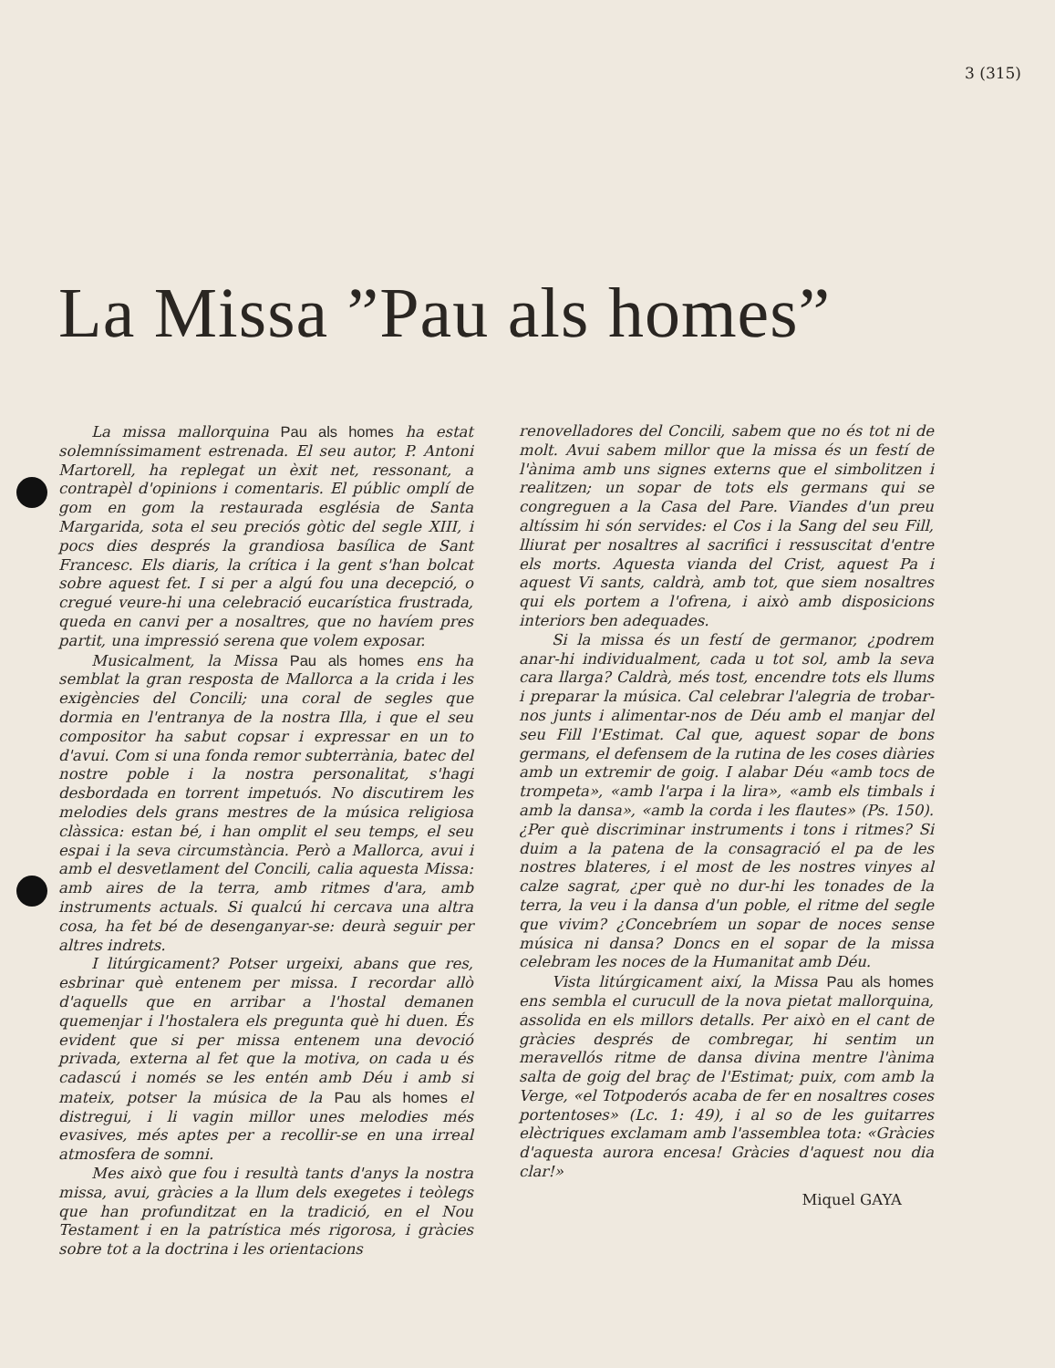3 (315)
La Missa ”Pau als homes”
La missa mallorquina Pau als homes ha estat solemníssimament estrenada. El seu autor, P. Antoni Martorell, ha replegat un èxit net, ressonant, a contrapèl d'opinions i comentaris. El públic omplí de gom en gom la restaurada església de Santa Margarida, sota el seu preciós gòtic del segle XIII, i pocs dies després la grandiosa basílica de Sant Francesc. Els diaris, la crítica i la gent s'han bolcat sobre aquest fet. I si per a algú fou una decepció, o cregué veure-hi una celebració eucarística frustrada, queda en canvi per a nosaltres, que no havíem pres partit, una impressió serena que volem exposar.
Musicalment, la Missa Pau als homes ens ha semblat la gran resposta de Mallorca a la crida i les exigències del Concili; una coral de segles que dormia en l'entranya de la nostra Illa, i que el seu compositor ha sabut copsar i expressar en un to d'avui. Com si una fonda remor subterrània, batec del nostre poble i la nostra personalitat, s'hagi desbordada en torrent impetuós. No discutirem les melodies dels grans mestres de la música religiosa clàssica: estan bé, i han omplit el seu temps, el seu espai i la seva circumstància. Però a Mallorca, avui i amb el desvetlament del Concili, calia aquesta Missa: amb aires de la terra, amb ritmes d'ara, amb instruments actuals. Si qualcú hi cercava una altra cosa, ha fet bé de desenganyar-se: deurà seguir per altres indrets.
I litúrgicament? Potser urgeixi, abans que res, esbrinar què entenem per missa. I recordar allò d'aquells que en arribar a l'hostal demanen quemenjar i l'hostalera els pregunta què hi duen. És evident que si per missa entenem una devoció privada, externa al fet que la motiva, on cada u és cadascú i només se les entén amb Déu i amb si mateix, potser la música de la Pau als homes el distregui, i li vagin millor unes melodies més evasives, més aptes per a recollir-se en una irreal atmosfera de somni.
Mes això que fou i resultà tants d'anys la nostra missa, avui, gràcies a la llum dels exegetes i teòlegs que han profunditzat en la tradició, en el Nou Testament i en la patrística més rigorosa, i gràcies sobre tot a la doctrina i les orientacions
renovelladores del Concili, sabem que no és tot ni de molt. Avui sabem millor que la missa és un festí de l'ànima amb uns signes externs que el simbolitzen i realitzen; un sopar de tots els germans qui se congreguen a la Casa del Pare. Viandes d'un preu altíssim hi són servides: el Cos i la Sang del seu Fill, lliurat per nosaltres al sacrifici i ressuscitat d'entre els morts. Aquesta vianda del Crist, aquest Pa i aquest Vi sants, caldrà, amb tot, que siem nosaltres qui els portem a l'ofrena, i això amb disposicions interiors ben adequades.
Si la missa és un festí de germanor, ¿podrem anar-hi individualment, cada u tot sol, amb la seva cara llarga? Caldrà, més tost, encendre tots els llums i preparar la música. Cal celebrar l'alegria de trobar-nos junts i alimentar-nos de Déu amb el manjar del seu Fill l'Estimat. Cal que, aquest sopar de bons germans, el defensem de la rutina de les coses diàries amb un extremir de goig. I alabar Déu «amb tocs de trompeta», «amb l'arpa i la lira», «amb els timbals i amb la dansa», «amb la corda i les flautes» (Ps. 150). ¿Per què discriminar instruments i tons i ritmes? Si duim a la patena de la consagració el pa de les nostres blateres, i el most de les nostres vinyes al calze sagrat, ¿per què no dur-hi les tonades de la terra, la veu i la dansa d'un poble, el ritme del segle que vivim? ¿Concebríem un sopar de noces sense música ni dansa? Doncs en el sopar de la missa celebram les noces de la Humanitat amb Déu.
Vista litúrgicament així, la Missa Pau als homes ens sembla el curucull de la nova pietat mallorquina, assolida en els millors detalls. Per això en el cant de gràcies després de combregar, hi sentim un meravellós ritme de dansa divina mentre l'ànima salta de goig del braç de l'Estimat; puix, com amb la Verge, «el Totpoderós acaba de fer en nosaltres coses portentoses» (Lc. 1: 49), i al so de les guitarres elèctriques exclamam amb l'assemblea tota: «Gràcies d'aquesta aurora encesa! Gràcies d'aquest nou dia clar!»
Miquel GAYA